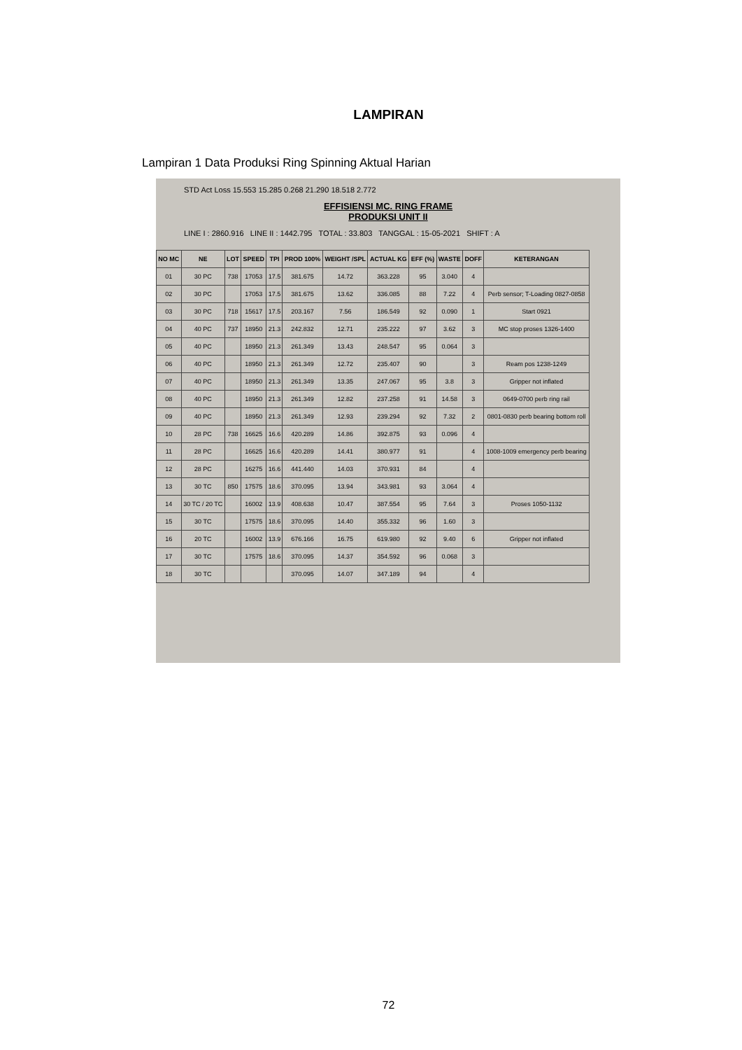LAMPIRAN
Lampiran 1 Data Produksi Ring Spinning Aktual Harian
STD Act Loss 15.553 15.285 0.268 21.290 18.518 2.772
EFFISIENSI MC. RING FRAME
PRODUKSI UNIT II
LINE I : 2860.916 LINE II : 1442.795 TOTAL : 33.803 TANGGAL : 15-05-2021 SHIFT : A
| NO MC | NE | LOT | SPEED | TPI | PROD 100% | WEIGHT /SPL | ACTUAL KG | EFF (%) | WASTE | DOFF | KETERANGAN |
| --- | --- | --- | --- | --- | --- | --- | --- | --- | --- | --- | --- |
| 01 | 30 PC | 738 | 17053 | 17.5 | 381.675 | 14.72 | 363.228 | 95 | 3.040 | 4 | |
| 02 | 30 PC | | 17053 | 17.5 | 381.675 | 13.62 | 336.085 | 88 | 7.22 | 4 | Perb sensor; T-Loading 0827-0858 |
| 03 | 30 PC | 718 | 15617 | 17.5 | 203.167 | 7.56 | 186.549 | 92 | 0.090 | 1 | Start 0921 |
| 04 | 40 PC | 737 | 18950 | 21.3 | 242.832 | 12.71 | 235.222 | 97 | 3.62 | 3 | MC stop proses 1326-1400 |
| 05 | 40 PC | | 18950 | 21.3 | 261.349 | 13.43 | 248.547 | 95 | 0.064 | 3 | |
| 06 | 40 PC | | 18950 | 21.3 | 261.349 | 12.72 | 235.407 | 90 | | 3 | Ream pos 1238-1249 |
| 07 | 40 PC | | 18950 | 21.3 | 261.349 | 13.35 | 247.067 | 95 | 3.8 | 3 | Gripper not inflated |
| 08 | 40 PC | | 18950 | 21.3 | 261.349 | 12.82 | 237.258 | 91 | 14.58 | 3 | 0649-0700 perb ring rail |
| 09 | 40 PC | | 18950 | 21.3 | 261.349 | 12.93 | 239.294 | 92 | 7.32 | 2 | 0801-0830 perb bearing bottom roll |
| 10 | 28 PC | 738 | 16625 | 16.6 | 420.289 | 14.86 | 392.875 | 93 | 0.096 | 4 | |
| 11 | 28 PC | | 16625 | 16.6 | 420.289 | 14.41 | 380.977 | 91 | | 4 | 1008-1009 emergency perb bearing |
| 12 | 28 PC | | 16275 | 16.6 | 441.440 | 14.03 | 370.931 | 84 | | 4 | |
| 13 | 30 TC | 850 | 17575 | 18.6 | 370.095 | 13.94 | 343.981 | 93 | 3.064 | 4 | |
| 14 | 30 TC / 20 TC | | 16002 | 13.9 | 408.638 | 10.47 | 387.554 | 95 | 7.64 | 3 | Proses 1050-1132 |
| 15 | 30 TC | | 17575 | 18.6 | 370.095 | 14.40 | 355.332 | 96 | 1.60 | 3 | |
| 16 | 20 TC | | 16002 | 13.9 | 676.166 | 16.75 | 619.980 | 92 | 9.40 | 6 | Gripper not inflated |
| 17 | 30 TC | | 17575 | 18.6 | 370.095 | 14.37 | 354.592 | 96 | 0.068 | 3 | |
| 18 | 30 TC | | | | 370.095 | 14.07 | 347.189 | 94 | | 4 | |
72